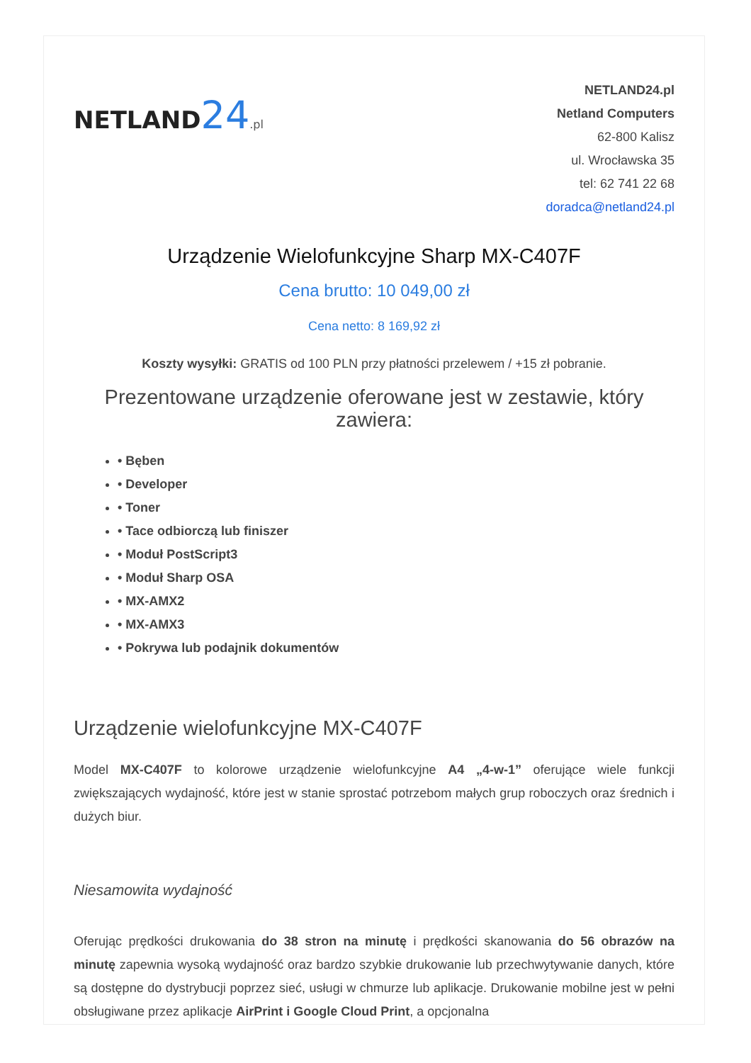NETLAND24.pl
NETLAND24.pl
Netland Computers
62-800 Kalisz
ul. Wrocławska 35
tel: 62 741 22 68
doradca@netland24.pl
Urządzenie Wielofunkcyjne Sharp MX-C407F
Cena brutto: 10 049,00 zł
Cena netto: 8 169,92 zł
Koszty wysyłki: GRATIS od 100 PLN przy płatności przelewem / +15 zł pobranie.
Prezentowane urządzenie oferowane jest w zestawie, który zawiera:
• Bęben
• Developer
• Toner
• Tace odbiorczą lub finiszer
• Moduł PostScript3
• Moduł Sharp OSA
• MX-AMX2
• MX-AMX3
• Pokrywa lub podajnik dokumentów
Urządzenie wielofunkcyjne MX-C407F
Model MX-C407F to kolorowe urządzenie wielofunkcyjne A4 „4-w-1” oferujące wiele funkcji zwiększających wydajność, które jest w stanie sprostać potrzebom małych grup roboczych oraz średnich i dużych biur.
Niesamowita wydajność
Oferując prędkości drukowania do 38 stron na minutę i prędkości skanowania do 56 obrazów na minutę zapewnia wysoką wydajność oraz bardzo szybkie drukowanie lub przechwytywanie danych, które są dostępne do dystrybucji poprzez sieć, usługi w chmurze lub aplikacje. Drukowanie mobilne jest w pełni obsługiwane przez aplikacje AirPrint i Google Cloud Print, a opcjonalna